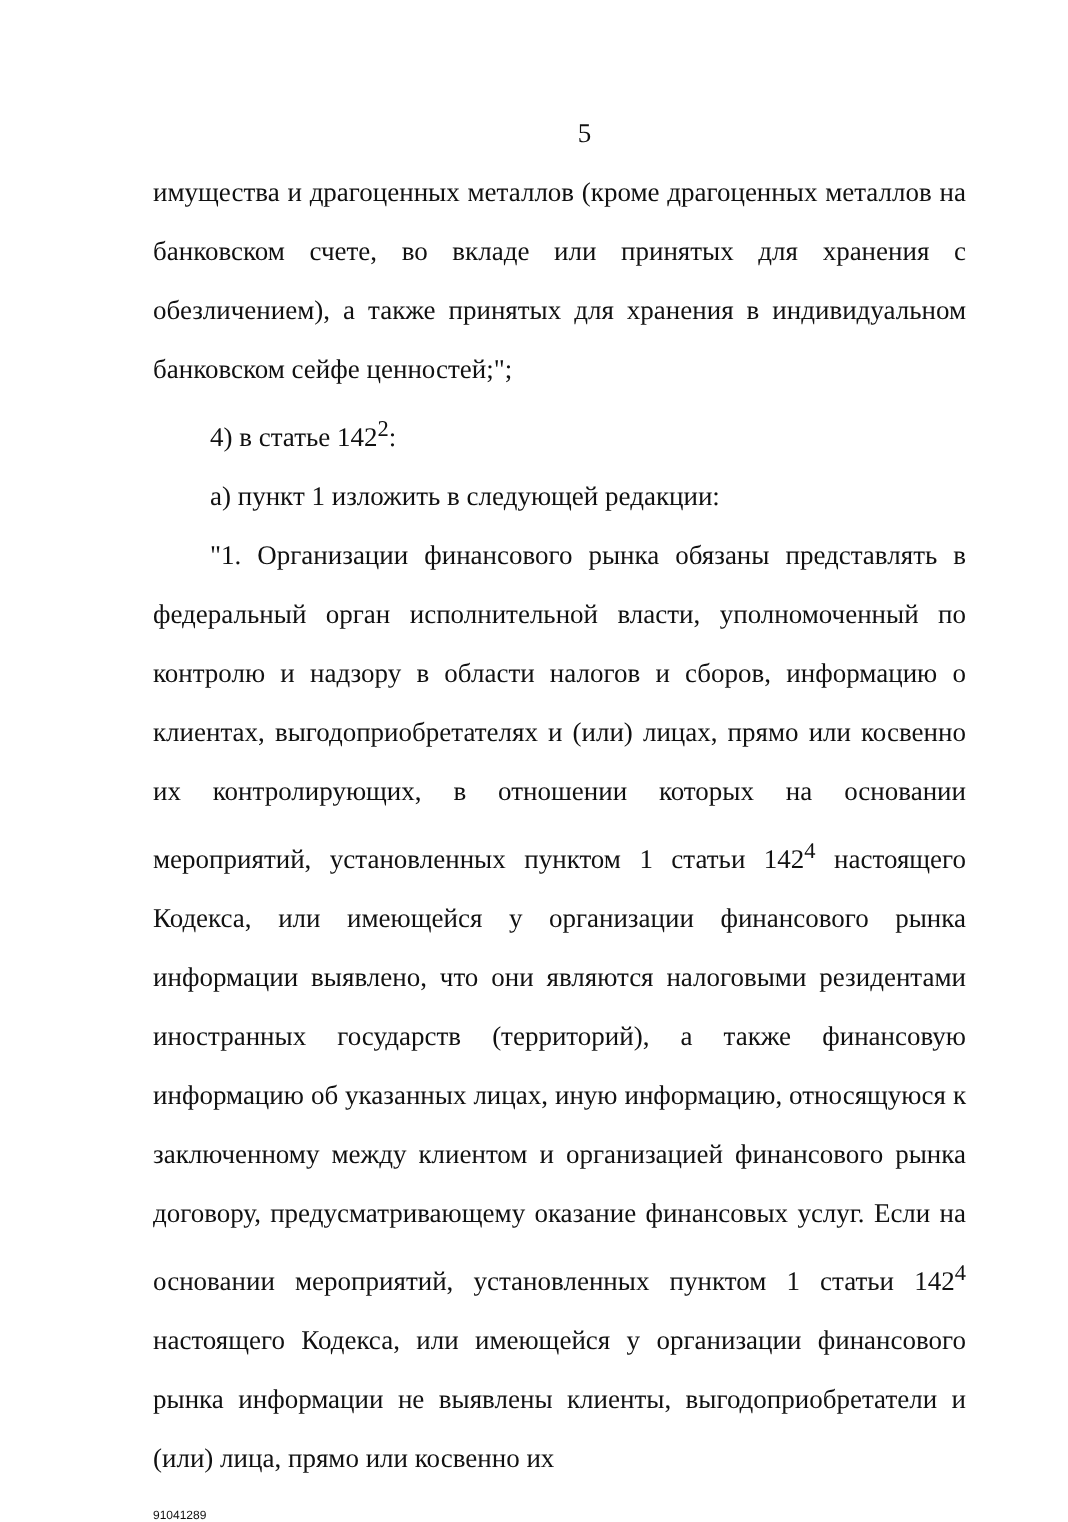5
имущества и драгоценных металлов (кроме драгоценных металлов на банковском счете, во вкладе или принятых для хранения с обезличением), а также принятых для хранения в индивидуальном банковском сейфе ценностей;";
4) в статье 142<sup>2</sup>:
а) пункт 1 изложить в следующей редакции:
"1. Организации финансового рынка обязаны представлять в федеральный орган исполнительной власти, уполномоченный по контролю и надзору в области налогов и сборов, информацию о клиентах, выгодоприобретателях и (или) лицах, прямо или косвенно их контролирующих, в отношении которых на основании мероприятий, установленных пунктом 1 статьи 142<sup>4</sup> настоящего Кодекса, или имеющейся у организации финансового рынка информации выявлено, что они являются налоговыми резидентами иностранных государств (территорий), а также финансовую информацию об указанных лицах, иную информацию, относящуюся к заключенному между клиентом и организацией финансового рынка договору, предусматривающему оказание финансовых услуг. Если на основании мероприятий, установленных пунктом 1 статьи 142<sup>4</sup> настоящего Кодекса, или имеющейся у организации финансового рынка информации не выявлены клиенты, выгодоприобретатели и (или) лица, прямо или косвенно их
91041289